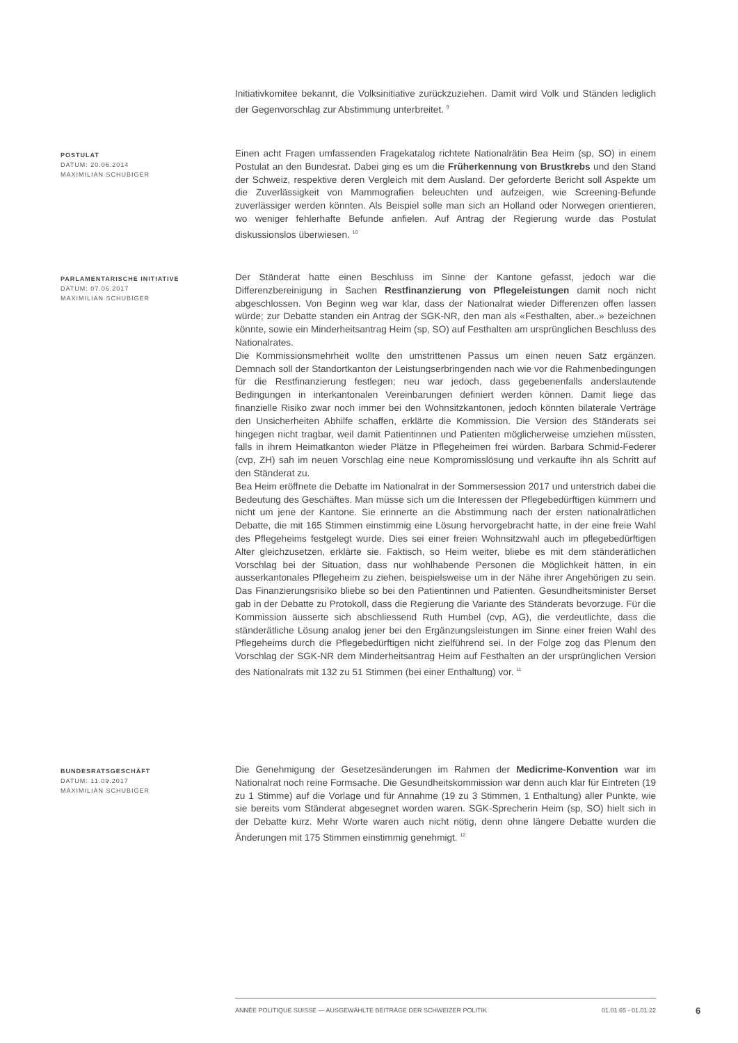Initiativkomitee bekannt, die Volksinitiative zurückzuziehen. Damit wird Volk und Ständen lediglich der Gegenvorschlag zur Abstimmung unterbreitet. <sup>9</sup>
POSTULAT
DATUM: 20.06.2014
MAXIMILIAN SCHUBIGER
Einen acht Fragen umfassenden Fragekatalog richtete Nationalrätin Bea Heim (sp, SO) in einem Postulat an den Bundesrat. Dabei ging es um die Früherkennung von Brustkrebs und den Stand der Schweiz, respektive deren Vergleich mit dem Ausland. Der geforderte Bericht soll Aspekte um die Zuverlässigkeit von Mammografien beleuchten und aufzeigen, wie Screening-Befunde zuverlässiger werden könnten. Als Beispiel solle man sich an Holland oder Norwegen orientieren, wo weniger fehlerhafte Befunde anfielen. Auf Antrag der Regierung wurde das Postulat diskussionslos überwiesen. <sup>10</sup>
PARLAMENTARISCHE INITIATIVE
DATUM: 07.06.2017
MAXIMILIAN SCHUBIGER
Der Ständerat hatte einen Beschluss im Sinne der Kantone gefasst, jedoch war die Differenzbereinigung in Sachen Restfinanzierung von Pflegeleistungen damit noch nicht abgeschlossen. Von Beginn weg war klar, dass der Nationalrat wieder Differenzen offen lassen würde; zur Debatte standen ein Antrag der SGK-NR, den man als «Festhalten, aber..» bezeichnen könnte, sowie ein Minderheitsantrag Heim (sp, SO) auf Festhalten am ursprünglichen Beschluss des Nationalrates.
Die Kommissionsmehrheit wollte den umstrittenen Passus um einen neuen Satz ergänzen. Demnach soll der Standortkanton der Leistungserbringenden nach wie vor die Rahmenbedingungen für die Restfinanzierung festlegen; neu war jedoch, dass gegebenenfalls anderslautende Bedingungen in interkantonalen Vereinbarungen definiert werden können. Damit liege das finanzielle Risiko zwar noch immer bei den Wohnsitzkantonen, jedoch könnten bilaterale Verträge den Unsicherheiten Abhilfe schaffen, erklärte die Kommission. Die Version des Ständerats sei hingegen nicht tragbar, weil damit Patientinnen und Patienten möglicherweise umziehen müssten, falls in ihrem Heimatkanton wieder Plätze in Pflegeheimen frei würden. Barbara Schmid-Federer (cvp, ZH) sah im neuen Vorschlag eine neue Kompromisslösung und verkaufte ihn als Schritt auf den Ständerat zu.
Bea Heim eröffnete die Debatte im Nationalrat in der Sommersession 2017 und unterstrich dabei die Bedeutung des Geschäftes. Man müsse sich um die Interessen der Pflegebedürftigen kümmern und nicht um jene der Kantone. Sie erinnerte an die Abstimmung nach der ersten nationalrätlichen Debatte, die mit 165 Stimmen einstimmig eine Lösung hervorgebracht hatte, in der eine freie Wahl des Pflegeheims festgelegt wurde. Dies sei einer freien Wohnsitzwahl auch im pflegebedürftigen Alter gleichzusetzen, erklärte sie. Faktisch, so Heim weiter, bliebe es mit dem ständerätlichen Vorschlag bei der Situation, dass nur wohlhabende Personen die Möglichkeit hätten, in ein ausserkantonales Pflegeheim zu ziehen, beispielsweise um in der Nähe ihrer Angehörigen zu sein. Das Finanzierungsrisiko bliebe so bei den Patientinnen und Patienten. Gesundheitsminister Berset gab in der Debatte zu Protokoll, dass die Regierung die Variante des Ständerats bevorzuge. Für die Kommission äusserte sich abschliessend Ruth Humbel (cvp, AG), die verdeutlichte, dass die ständerätliche Lösung analog jener bei den Ergänzungsleistungen im Sinne einer freien Wahl des Pflegeheims durch die Pflegebedürftigen nicht zielführend sei. In der Folge zog das Plenum den Vorschlag der SGK-NR dem Minderheitsantrag Heim auf Festhalten an der ursprünglichen Version des Nationalrats mit 132 zu 51 Stimmen (bei einer Enthaltung) vor. <sup>11</sup>
BUNDESRATSGESCHÄFT
DATUM: 11.09.2017
MAXIMILIAN SCHUBIGER
Die Genehmigung der Gesetzesänderungen im Rahmen der Medicrime-Konvention war im Nationalrat noch reine Formsache. Die Gesundheitskommission war denn auch klar für Eintreten (19 zu 1 Stimme) auf die Vorlage und für Annahme (19 zu 3 Stimmen, 1 Enthaltung) aller Punkte, wie sie bereits vom Ständerat abgesegnet worden waren. SGK-Sprecherin Heim (sp, SO) hielt sich in der Debatte kurz. Mehr Worte waren auch nicht nötig, denn ohne längere Debatte wurden die Änderungen mit 175 Stimmen einstimmig genehmigt. <sup>12</sup>
ANNÉE POLITIQUE SUISSE — AUSGEWÄHLTE BEITRÄGE DER SCHWEIZER POLITIK 01.01.65 - 01.01.22
6